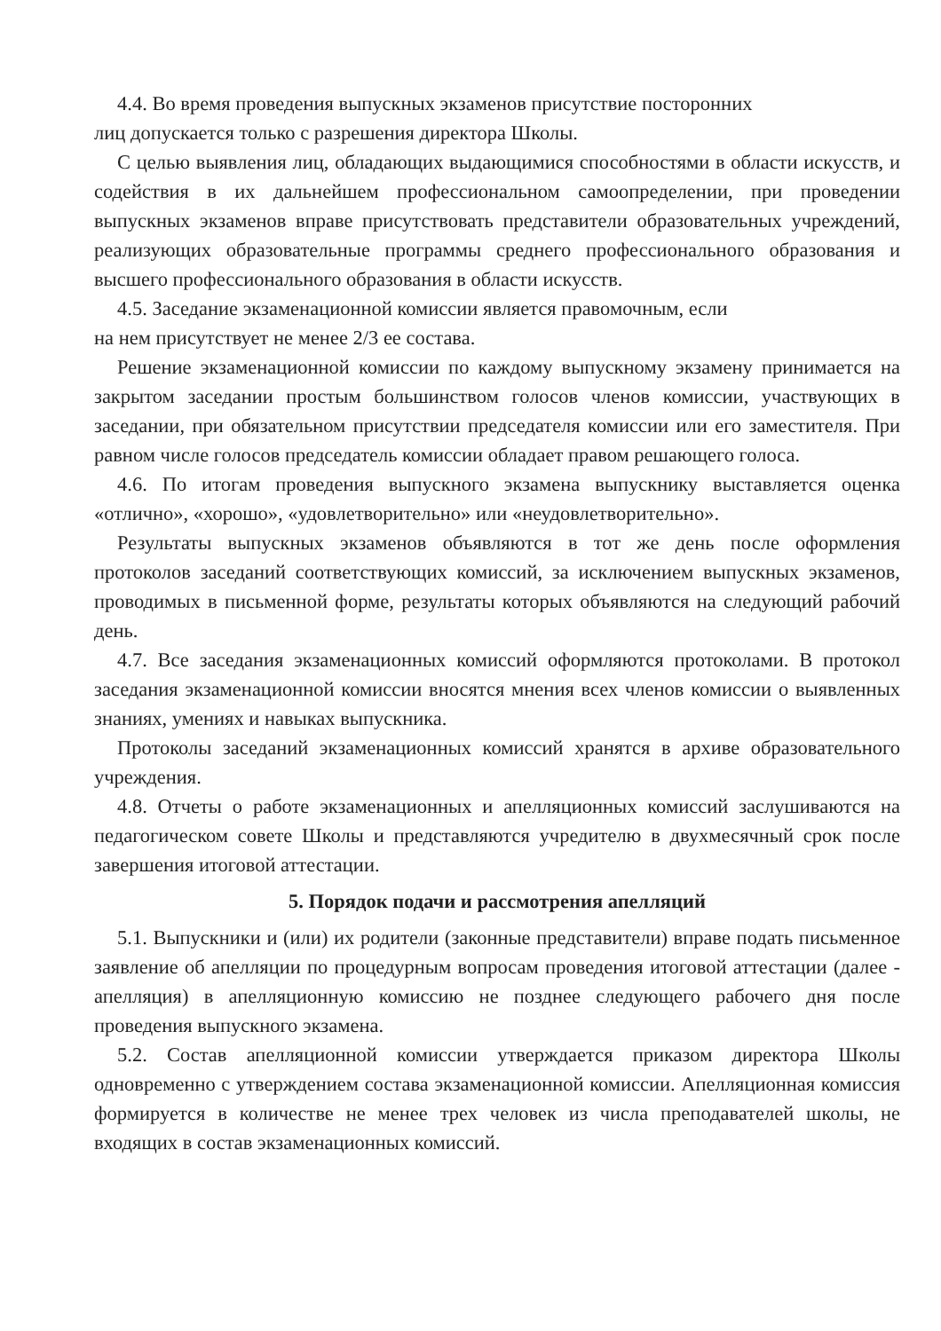4.4. Во время проведения выпускных экзаменов присутствие посторонних
лиц допускается только с разрешения директора Школы.
С целью выявления лиц, обладающих выдающимися способностями в области искусств, и содействия в их дальнейшем профессиональном самоопределении, при проведении выпускных экзаменов вправе присутствовать представители образовательных учреждений, реализующих образовательные программы среднего профессионального образования и высшего профессионального образования в области искусств.
4.5. Заседание экзаменационной комиссии является правомочным, если
на нем присутствует не менее 2/3 ее состава.
Решение экзаменационной комиссии по каждому выпускному экзамену принимается на закрытом заседании простым большинством голосов членов комиссии, участвующих в заседании, при обязательном присутствии председателя комиссии или его заместителя. При равном числе голосов председатель комиссии обладает правом решающего голоса.
4.6. По итогам проведения выпускного экзамена выпускнику выставляется оценка «отлично», «хорошо», «удовлетворительно» или «неудовлетворительно».
Результаты выпускных экзаменов объявляются в тот же день после оформления протоколов заседаний соответствующих комиссий, за исключением выпускных экзаменов, проводимых в письменной форме, результаты которых объявляются на следующий рабочий день.
4.7. Все заседания экзаменационных комиссий оформляются протоколами. В протокол заседания экзаменационной комиссии вносятся мнения всех членов комиссии о выявленных знаниях, умениях и навыках выпускника.
Протоколы заседаний экзаменационных комиссий хранятся в архиве образовательного учреждения.
4.8. Отчеты о работе экзаменационных и апелляционных комиссий заслушиваются на педагогическом совете Школы и представляются учредителю в двухмесячный срок после завершения итоговой аттестации.
5. Порядок подачи и рассмотрения апелляций
5.1. Выпускники и (или) их родители (законные представители) вправе подать письменное заявление об апелляции по процедурным вопросам проведения итоговой аттестации (далее - апелляция) в апелляционную комиссию не позднее следующего рабочего дня после проведения выпускного экзамена.
5.2. Состав апелляционной комиссии утверждается приказом директора Школы одновременно с утверждением состава экзаменационной комиссии. Апелляционная комиссия формируется в количестве не менее трех человек из числа преподавателей школы, не входящих в состав экзаменационных комиссий.